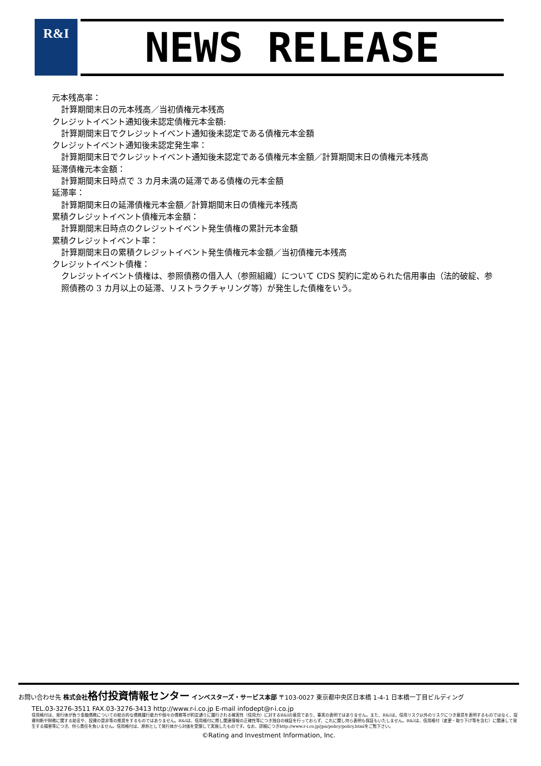R&I NEWS RELEASE
元本残高率：
計算期間末日の元本残高／当初債権元本残高
クレジットイベント通知後未認定債権元本金額:
計算期間末日でクレジットイベント通知後未認定である債権元本金額
クレジットイベント通知後未認定発生率：
計算期間末日でクレジットイベント通知後未認定である債権元本金額／計算期間末日の債権元本残高
延滞債権元本金額：
計算期間末日時点で 3 カ月未満の延滞である債権の元本金額
延滞率：
計算期間末日の延滞債権元本金額／計算期間末日の債権元本残高
累積クレジットイベント債権元本金額：
計算期間末日時点のクレジットイベント発生債権の累計元本金額
累積クレジットイベント率：
計算期間末日の累積クレジットイベント発生債権元本金額／当初債権元本残高
クレジットイベント債権：
クレジットイベント債権は、参照債務の借入人（参照組織）について CDS 契約に定められた信用事由（法的破綻、参照債務の 3 カ月以上の延滞、リストラクチャリング等）が発生した債権をいう。
お問い合わせ先 株式会社 格付投資情報センター インベスターズ・サービス本部 〒103-0027 東京都中央区日本橋 1-4-1 日本橋一丁目ビルディング
TEL.03-3276-3511 FAX.03-3276-3413 http://www.r-i.co.jp E-mail infodept@r-i.co.jp
信用格付は、発行体が負う金融債務についての総合的な債務履行能力や個々の債務等が約定通りに履行される確実性（信用力）に対するR&Iの意見であり、事実の表明ではありません。また、R&Iは、信用リスク以外のリスクにつき意見を表明するものではなく、投資判断や財務に関する助言や、投資の是非等の推奨をするものではありません。R&Iは、信用格付に際し関連情報の正確性等につき独自の検証を行っておらず、これに関し何ら表明も保証もいたしません。R&Iは、信用格付（変更・取り下げ等を含む）に関連して発生する損害等につき、何ら責任を負いません。信用格付は、原則として発行体から対価を受領して実施したものです。なお、詳細につきhttp://www.r-i.co.jp/jpn/policy/policy.htmlをご覧下さい。
©Rating and Investment Information, Inc.